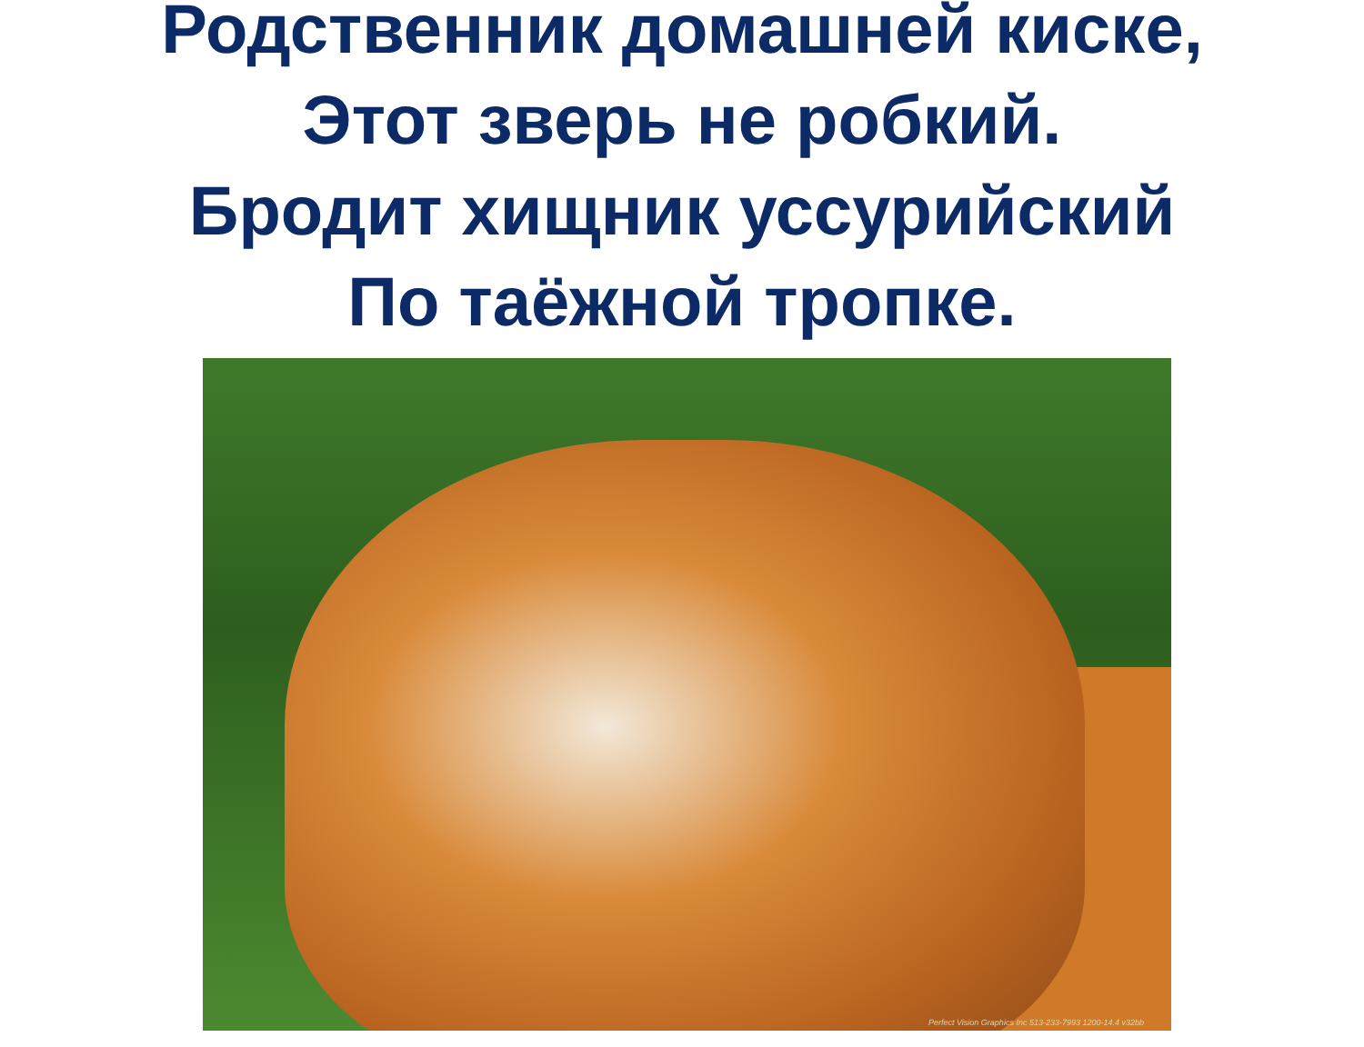Родственник домашней киске,
Этот зверь не робкий.
Бродит хищник уссурийский
По таёжной тропке.
Perfect Vision Graphics Inc 513-233-7993 1200-14.4 v32bb